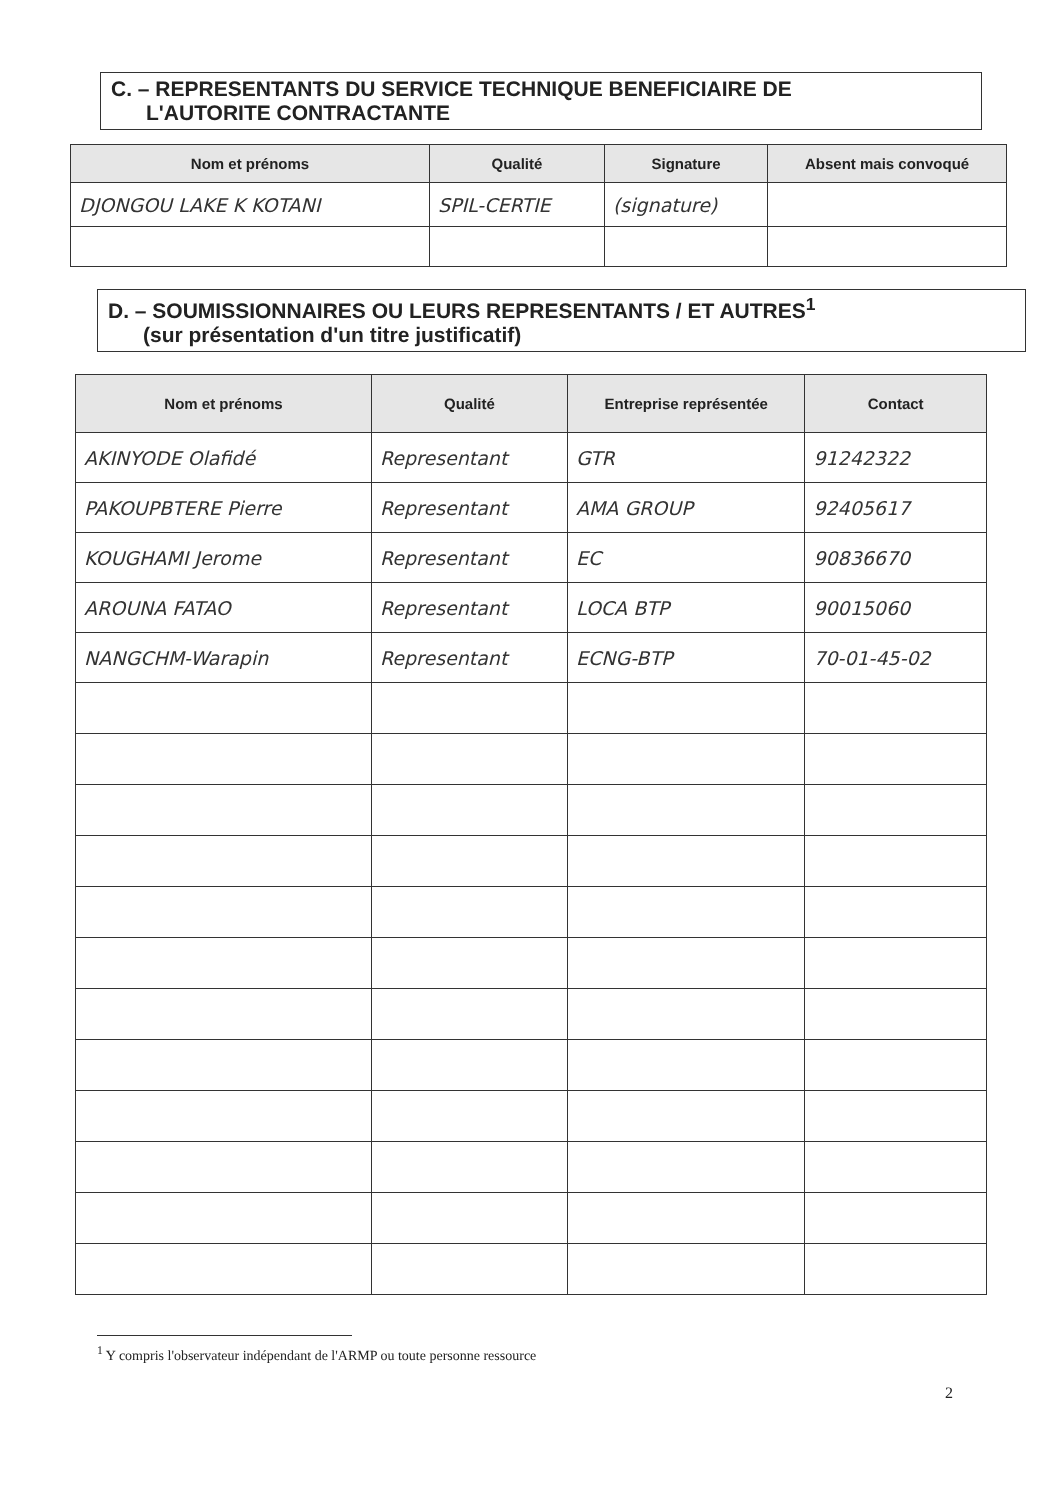C. – REPRESENTANTS DU SERVICE TECHNIQUE BENEFICIAIRE DE
L'AUTORITE CONTRACTANTE
| Nom et prénoms | Qualité | Signature | Absent mais convoqué |
| --- | --- | --- | --- |
| DJONGOU LAKE K KOTANI | SPIL-CERTIE | (signature) | |
D. – SOUMISSIONNAIRES OU LEURS REPRESENTANTS / ET AUTRES<sup>1</sup>
(sur présentation d'un titre justificatif)
| Nom et prénoms | Qualité | Entreprise représentée | Contact |
| --- | --- | --- | --- |
| AKINYODE Olafidé | Representant | GTR | 91242322 |
| PAKOUPBTERE Pierre | Representant | AMA GROUP | 92405617 |
| KOUGHAMI Jerome | Representant | EC | 90836670 |
| AROUNA FATAO | Representant | LOCA BTP | 90015060 |
| NANGCHM-Warapin | Representant | ECNG-BTP | 70-01-45-02 |
<sup>1</sup> Y compris l'observateur indépendant de l'ARMP ou toute personne ressource
2